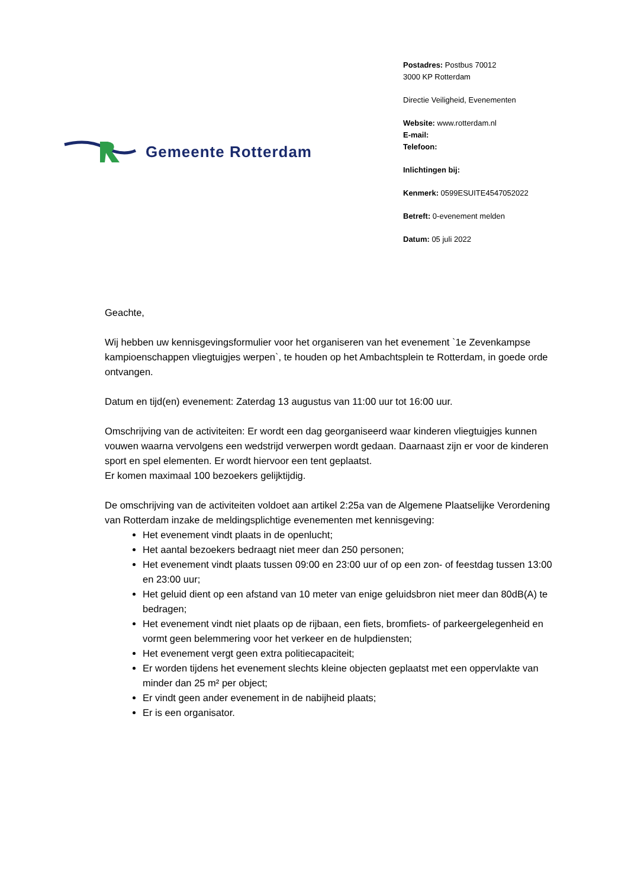Gemeente Rotterdam
Postadres: Postbus 70012
3000 KP Rotterdam
Directie Veiligheid, Evenementen
Website: www.rotterdam.nl
E-mail:
Telefoon:
Inlichtingen bij:
Kenmerk: 0599ESUITE4547052022
Betreft: 0-evenement melden
Datum: 05 juli 2022
Geachte,
Wij hebben uw kennisgevingsformulier voor het organiseren van het evenement `1e Zevenkampse kampioenschappen vliegtuigjes werpen`, te houden op het Ambachtsplein te Rotterdam, in goede orde ontvangen.
Datum en tijd(en) evenement: Zaterdag 13 augustus van 11:00 uur tot 16:00 uur.
Omschrijving van de activiteiten: Er wordt een dag georganiseerd waar kinderen vliegtuigjes kunnen vouwen waarna vervolgens een wedstrijd verwerpen wordt gedaan. Daarnaast zijn er voor de kinderen sport en spel elementen. Er wordt hiervoor een tent geplaatst.
Er komen maximaal 100 bezoekers gelijktijdig.
De omschrijving van de activiteiten voldoet aan artikel 2:25a van de Algemene Plaatselijke Verordening van Rotterdam inzake de meldingsplichtige evenementen met kennisgeving:
Het evenement vindt plaats in de openlucht;
Het aantal bezoekers bedraagt niet meer dan 250 personen;
Het evenement vindt plaats tussen 09:00 en 23:00 uur of op een zon- of feestdag tussen 13:00 en 23:00 uur;
Het geluid dient op een afstand van 10 meter van enige geluidsbron niet meer dan 80dB(A) te bedragen;
Het evenement vindt niet plaats op de rijbaan, een fiets, bromfiets- of parkeergelegenheid en vormt geen belemmering voor het verkeer en de hulpdiensten;
Het evenement vergt geen extra politiecapaciteit;
Er worden tijdens het evenement slechts kleine objecten geplaatst met een oppervlakte van minder dan 25 m² per object;
Er vindt geen ander evenement in de nabijheid plaats;
Er is een organisator.